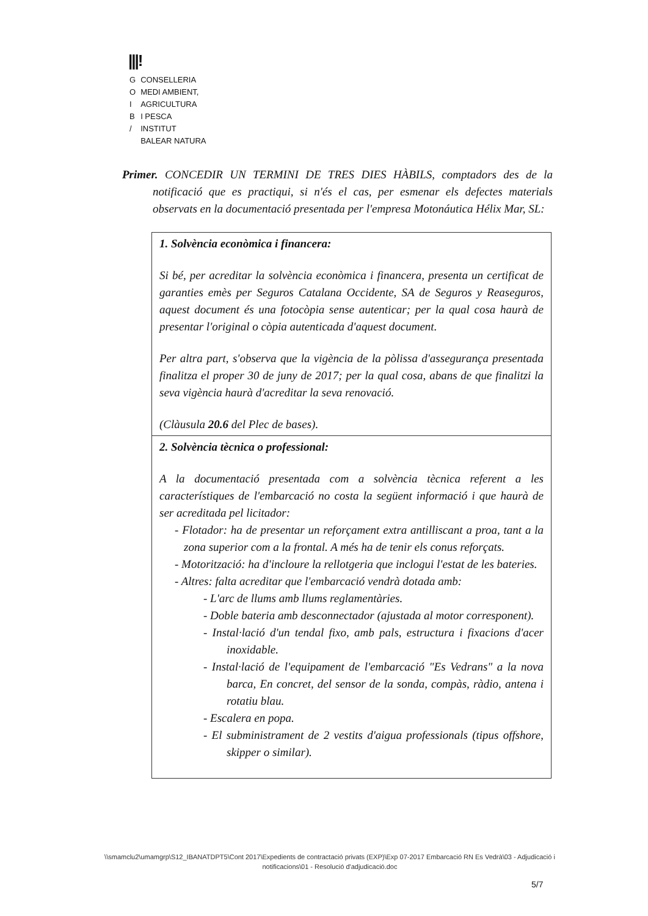|||!
| G | CONSELLERIA |
| O | MEDI AMBIENT, |
| I | AGRICULTURA |
| B | I PESCA |
| / | INSTITUT |
| | BALEAR NATURA |
Primer. CONCEDIR UN TERMINI DE TRES DIES HÀBILS, comptadors des de la notificació que es practiqui, si n'és el cas, per esmenar els defectes materials observats en la documentació presentada per l'empresa Motonáutica Hélix Mar, SL:
| 1. Solvència econòmica i financera: Si bé, per acreditar la solvència econòmica i financera, presenta un certificat de garanties emès per Seguros Catalana Occidente, SA de Seguros y Reaseguros, aquest document és una fotocòpia sense autenticar; per la qual cosa haurà de presentar l'original o còpia autenticada d'aquest document. Per altra part, s'observa que la vigència de la pòlissa d'assegurança presentada finalitza el proper 30 de juny de 2017; per la qual cosa, abans de que finalitzi la seva vigència haurà d'acreditar la seva renovació. (Clàusula 20.6 del Plec de bases). |
| 2. Solvència tècnica o professional: A la documentació presentada com a solvència tècnica referent a les característiques de l'embarcació no costa la següent informació i que haurà de ser acreditada pel licitador: - Flotador: ha de presentar un reforçament extra antilliscant a proa, tant a la zona superior com a la frontal. A més ha de tenir els conus reforçats. - Motorització: ha d'incloure la rellotgeria que inclogui l'estat de les bateries. - Altres: falta acreditar que l'embarcació vendrà dotada amb: - L'arc de llums amb llums reglamentàries. - Doble bateria amb desconnectador (ajustada al motor corresponent). - Instal·lació d'un tendal fixo, amb pals, estructura i fixacions d'acer inoxidable. - Instal·lació de l'equipament de l'embarcació "Es Vedrans" a la nova barca, En concret, del sensor de la sonda, compàs, ràdio, antena i rotatiu blau. - Escalera en popa. - El subministrament de 2 vestits d'aigua professionals (tipus offshore, skipper o similar). |
\\smamclu2\umamgrp\S12_IBANATDPT5\Cont 2017\Expedients de contractació privats (EXP)\Exp 07-2017 Embarcació RN Es Vedrà\03 - Adjudicació i notificacions\01 - Resolució d'adjudicació.doc
5/7